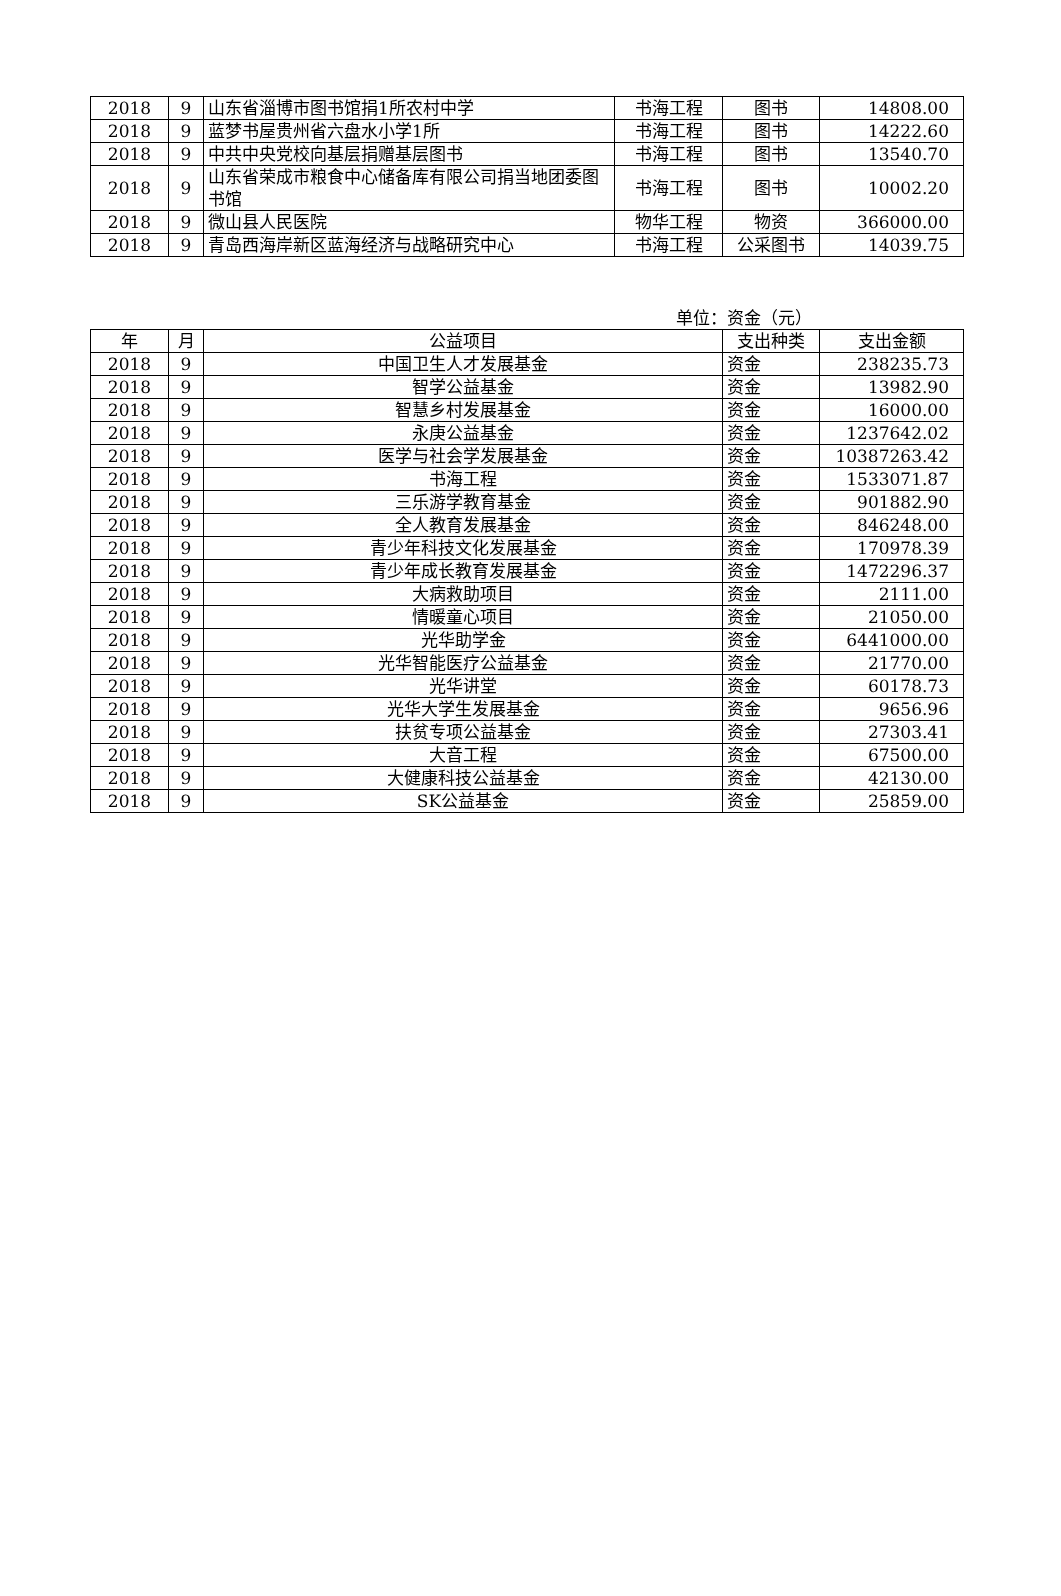| 2018 | 9 | 山东省淄博市图书馆捐1所农村中学 | 书海工程 | 图书 | 14808.00 |
| 2018 | 9 | 蓝梦书屋贵州省六盘水小学1所 | 书海工程 | 图书 | 14222.60 |
| 2018 | 9 | 中共中央党校向基层捐赠基层图书 | 书海工程 | 图书 | 13540.70 |
| 2018 | 9 | 山东省荣成市粮食中心储备库有限公司捐当地团委图书馆 | 书海工程 | 图书 | 10002.20 |
| 2018 | 9 | 微山县人民医院 | 物华工程 | 物资 | 366000.00 |
| 2018 | 9 | 青岛西海岸新区蓝海经济与战略研究中心 | 书海工程 | 公采图书 | 14039.75 |
单位：资金（元）
| 年 | 月 | 公益项目 | 支出种类 | 支出金额 |
| --- | --- | --- | --- | --- |
| 2018 | 9 | 中国卫生人才发展基金 | 资金 | 238235.73 |
| 2018 | 9 | 智学公益基金 | 资金 | 13982.90 |
| 2018 | 9 | 智慧乡村发展基金 | 资金 | 16000.00 |
| 2018 | 9 | 永庚公益基金 | 资金 | 1237642.02 |
| 2018 | 9 | 医学与社会学发展基金 | 资金 | 10387263.42 |
| 2018 | 9 | 书海工程 | 资金 | 1533071.87 |
| 2018 | 9 | 三乐游学教育基金 | 资金 | 901882.90 |
| 2018 | 9 | 全人教育发展基金 | 资金 | 846248.00 |
| 2018 | 9 | 青少年科技文化发展基金 | 资金 | 170978.39 |
| 2018 | 9 | 青少年成长教育发展基金 | 资金 | 1472296.37 |
| 2018 | 9 | 大病救助项目 | 资金 | 2111.00 |
| 2018 | 9 | 情暖童心项目 | 资金 | 21050.00 |
| 2018 | 9 | 光华助学金 | 资金 | 6441000.00 |
| 2018 | 9 | 光华智能医疗公益基金 | 资金 | 21770.00 |
| 2018 | 9 | 光华讲堂 | 资金 | 60178.73 |
| 2018 | 9 | 光华大学生发展基金 | 资金 | 9656.96 |
| 2018 | 9 | 扶贫专项公益基金 | 资金 | 27303.41 |
| 2018 | 9 | 大音工程 | 资金 | 67500.00 |
| 2018 | 9 | 大健康科技公益基金 | 资金 | 42130.00 |
| 2018 | 9 | SK公益基金 | 资金 | 25859.00 |